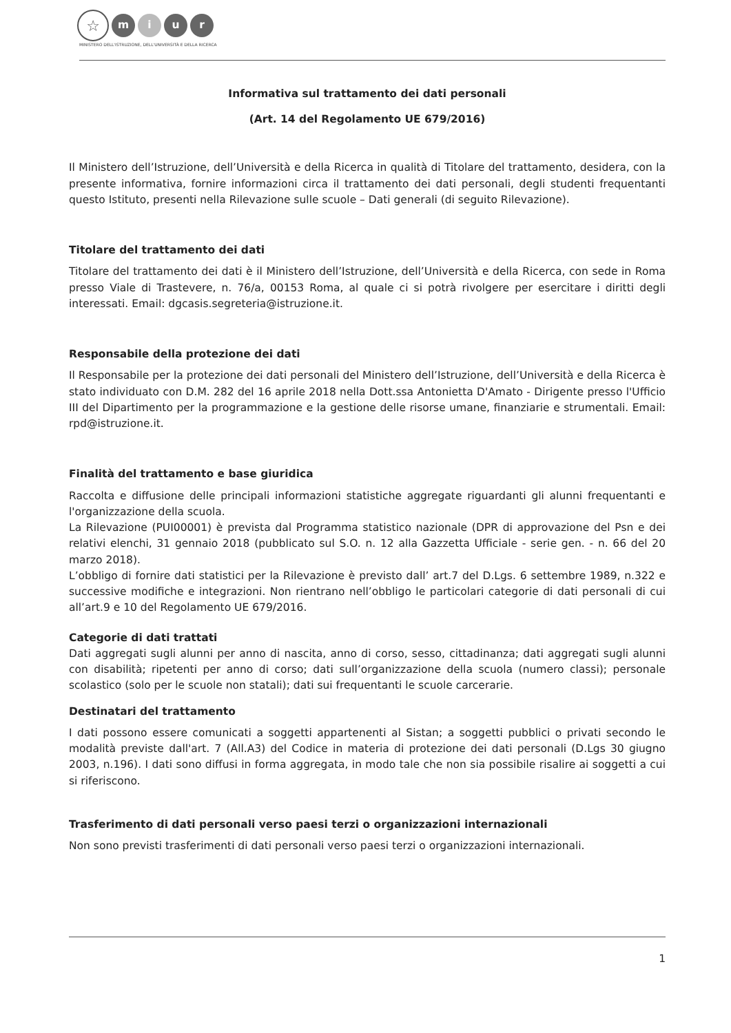☆
m i u r
MINISTERO DELL'ISTRUZIONE, DELL'UNIVERSITÀ E DELLA RICERCA
Informativa sul trattamento dei dati personali
(Art. 14 del Regolamento UE 679/2016)
Il Ministero dell’Istruzione, dell’Università e della Ricerca in qualità di Titolare del trattamento, desidera, con la presente informativa, fornire informazioni circa il trattamento dei dati personali, degli studenti frequentanti questo Istituto, presenti nella Rilevazione sulle scuole – Dati generali (di seguito Rilevazione).
Titolare del trattamento dei dati
Titolare del trattamento dei dati è il Ministero dell’Istruzione, dell’Università e della Ricerca, con sede in Roma presso Viale di Trastevere, n. 76/a, 00153 Roma, al quale ci si potrà rivolgere per esercitare i diritti degli interessati. Email: dgcasis.segreteria@istruzione.it.
Responsabile della protezione dei dati
Il Responsabile per la protezione dei dati personali del Ministero dell’Istruzione, dell’Università e della Ricerca è stato individuato con D.M. 282 del 16 aprile 2018 nella Dott.ssa Antonietta D'Amato - Dirigente presso l'Ufficio III del Dipartimento per la programmazione e la gestione delle risorse umane, finanziarie e strumentali. Email: rpd@istruzione.it.
Finalità del trattamento e base giuridica
Raccolta e diffusione delle principali informazioni statistiche aggregate riguardanti gli alunni frequentanti e l'organizzazione della scuola.
La Rilevazione (PUI00001) è prevista dal Programma statistico nazionale (DPR di approvazione del Psn e dei relativi elenchi, 31 gennaio 2018 (pubblicato sul S.O. n. 12 alla Gazzetta Ufficiale - serie gen. - n. 66 del 20 marzo 2018).
L’obbligo di fornire dati statistici per la Rilevazione è previsto dall’ art.7 del D.Lgs. 6 settembre 1989, n.322 e successive modifiche e integrazioni. Non rientrano nell’obbligo le particolari categorie di dati personali di cui all’art.9 e 10 del Regolamento UE 679/2016.
Categorie di dati trattati
Dati aggregati sugli alunni per anno di nascita, anno di corso, sesso, cittadinanza; dati aggregati sugli alunni con disabilità; ripetenti per anno di corso; dati sull’organizzazione della scuola (numero classi); personale scolastico (solo per le scuole non statali); dati sui frequentanti le scuole carcerarie.
Destinatari del trattamento
I dati possono essere comunicati a soggetti appartenenti al Sistan; a soggetti pubblici o privati secondo le modalità previste dall'art. 7 (All.A3) del Codice in materia di protezione dei dati personali (D.Lgs 30 giugno 2003, n.196). I dati sono diffusi in forma aggregata, in modo tale che non sia possibile risalire ai soggetti a cui si riferiscono.
Trasferimento di dati personali verso paesi terzi o organizzazioni internazionali
Non sono previsti trasferimenti di dati personali verso paesi terzi o organizzazioni internazionali.
1